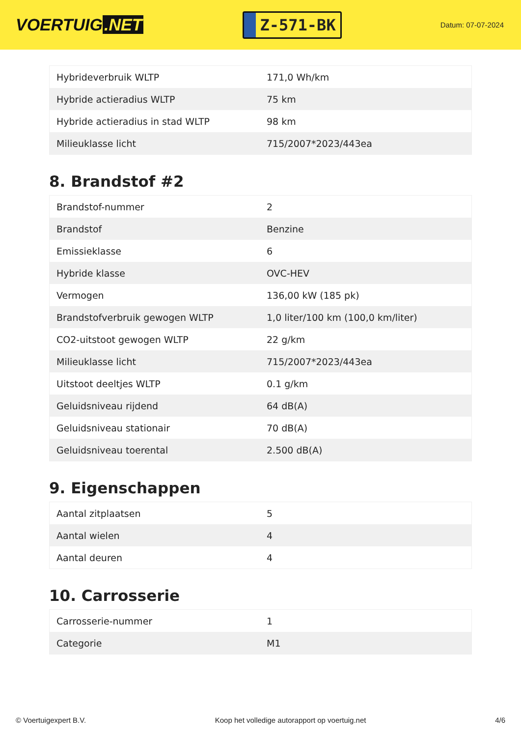VOERTUIG.NET
Z-571-BK
Datum: 07-07-2024
| Hybrideverbruik WLTP | 171,0 Wh/km |
| Hybride actieradius WLTP | 75 km |
| Hybride actieradius in stad WLTP | 98 km |
| Milieuklasse licht | 715/2007*2023/443ea |
8. Brandstof #2
| Brandstof-nummer | 2 |
| Brandstof | Benzine |
| Emissieklasse | 6 |
| Hybride klasse | OVC-HEV |
| Vermogen | 136,00 kW (185 pk) |
| Brandstofverbruik gewogen WLTP | 1,0 liter/100 km (100,0 km/liter) |
| CO2-uitstoot gewogen WLTP | 22 g/km |
| Milieuklasse licht | 715/2007*2023/443ea |
| Uitstoot deeltjes WLTP | 0.1 g/km |
| Geluidsniveau rijdend | 64 dB(A) |
| Geluidsniveau stationair | 70 dB(A) |
| Geluidsniveau toerental | 2.500 dB(A) |
9. Eigenschappen
| Aantal zitplaatsen | 5 |
| Aantal wielen | 4 |
| Aantal deuren | 4 |
10. Carrosserie
| Carrosserie-nummer | 1 |
| Categorie | M1 |
© Voertuigexpert B.V. Koop het volledige autorapport op voertuig.net 4/6